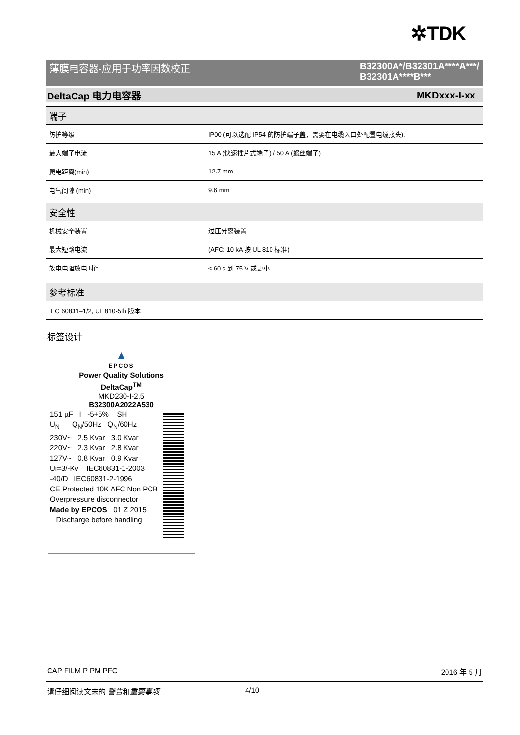✲TDK
薄膜电容器-应用于功率因数校正 B32300A*/B32301A****A***/
B32301A****B***
DeltaCap 电力电容器 MKDxxx-I-xx
| 端子 | |
| --- | --- |
| 防护等级 | IP00 (可以选配 IP54 的防护端子盖，需要在电缆入口处配置电缆接头). |
| 最大端子电流 | 15 A (快速插片式端子) / 50 A (螺丝端子) |
| 爬电距离(min) | 12.7 mm |
| 电气间隙 (min) | 9.6 mm |
| 安全性 | |
| --- | --- |
| 机械安全装置 | 过压分离装置 |
| 最大短路电流 | (AFC: 10 kA 按 UL 810 标准) |
| 放电电阻放电时间 | ≤ 60 s 到 75 V 或更小 |
| 参考标准 |
| --- |
| IEC 60831–1/2, UL 810-5th 版本 |
标签设计
▲
EPCOS
Power Quality Solutions
DeltaCap<sup>TM</sup>
MKD230-I-2.5
B32300A2022A530
151 µF I -5+5% SH
U<sub>N</sub> Q<sub>N</sub>/50Hz Q<sub>N</sub>/60Hz
230V~ 2.5 Kvar 3.0 Kvar
220V~ 2.3 Kvar 2.8 Kvar
127V~ 0.8 Kvar 0.9 Kvar
Ui=3/-Kv IEC60831-1-2003
-40/D IEC60831-2-1996
CE Protected 10K AFC Non PCB
Overpressure disconnector
Made by EPCOS 01 Z 2015
Discharge before handling
CAP FILM P PM PFC 2016 年 5 月
请仔细阅读文末的 警告和重要事项 4/10